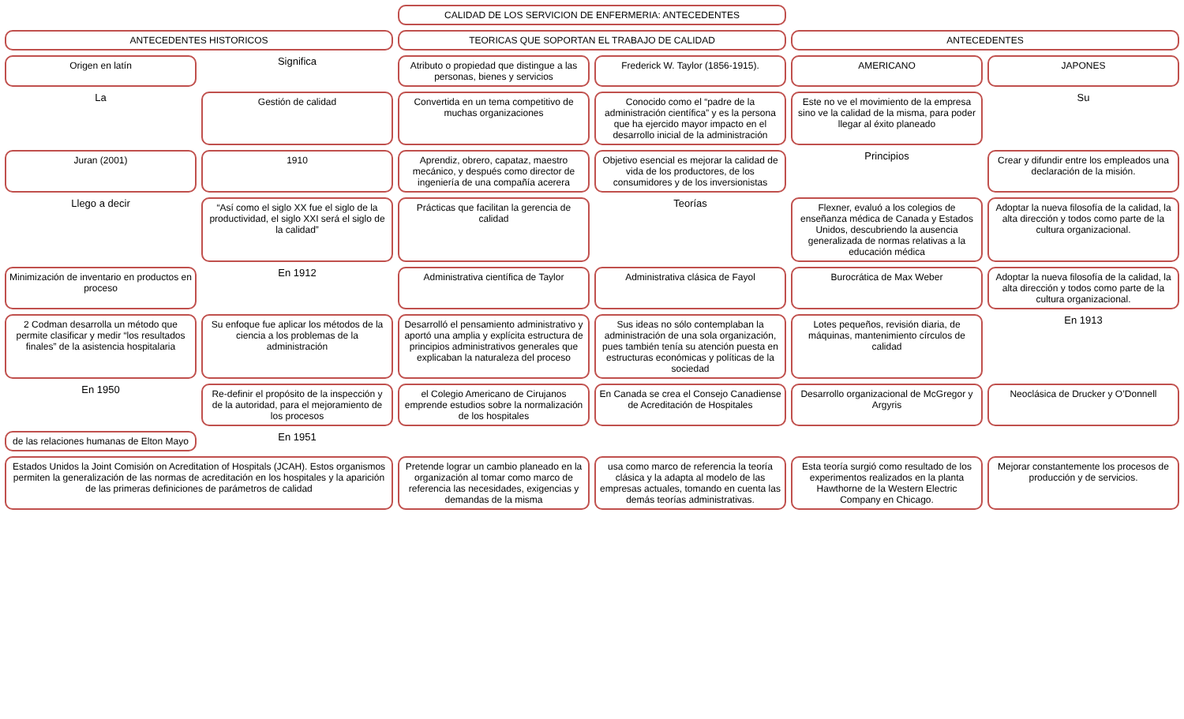CALIDAD DE LOS SERVICION DE ENFERMERIA: ANTECEDENTES
ANTECEDENTES HISTORICOS
TEORICAS QUE SOPORTAN EL TRABAJO DE CALIDAD
ANTECEDENTES
Origen en latín
Significa
Atributo o propiedad que distingue a las personas, bienes y servicios
Frederick W. Taylor (1856-1915).
AMERICANO
JAPONES
La
Gestión de calidad
Convertida en un tema competitivo de muchas organizaciones
Conocido como el “padre de la administración científica” y es la persona que ha ejercido mayor impacto en el desarrollo inicial de la administración
Este no ve el movimiento de la empresa sino ve la calidad de la misma, para poder llegar al éxito planeado
Su
Juran (2001)
1910
Aprendiz, obrero, capataz, maestro mecánico, y después como director de ingeniería de una compañía acerera
Objetivo esencial es mejorar la calidad de vida de los productores, de los consumidores y de los inversionistas
Principios
Crear y difundir entre los empleados una declaración de la misión.
Llego a decir
“Así como el siglo XX fue el siglo de la productividad, el siglo XXI será el siglo de la calidad”
Prácticas que facilitan la gerencia de calidad
Teorías
Flexner, evaluó a los colegios de enseñanza médica de Canada y Estados Unidos, descubriendo la ausencia generalizada de normas relativas a la educación médica
Adoptar la nueva filosofía de la calidad, la alta dirección y todos como parte de la cultura organizacional.
Minimización de inventario en productos en proceso
En 1912
Administrativa científica de Taylor
Administrativa clásica de Fayol
Burocrática de Max Weber
Adoptar la nueva filosofía de la calidad, la alta dirección y todos como parte de la cultura organizacional.
2 Codman desarrolla un método que permite clasificar y medir “los resultados finales” de la asistencia hospitalaria
Su enfoque fue aplicar los métodos de la ciencia a los problemas de la administración
Desarrolló el pensamiento administrativo y aportó una amplia y explícita estructura de principios administrativos generales que explicaban la naturaleza del proceso
Sus ideas no sólo contemplaban la administración de una sola organización, pues también tenía su atención puesta en estructuras económicas y políticas de la sociedad
Lotes pequeños, revisión diaria, de máquinas, mantenimiento círculos de calidad
En 1913
En 1950
Re-definir el propósito de la inspección y de la autoridad, para el mejoramiento de los procesos
el Colegio Americano de Cirujanos emprende estudios sobre la normalización de los hospitales
En Canada se crea el Consejo Canadiense de Acreditación de Hospitales
Desarrollo organizacional de McGregor y Argyris
Neoclásica de Drucker y O’Donnell
de las relaciones humanas de Elton Mayo
En 1951
Estados Unidos la Joint Comisión on Acreditation of Hospitals (JCAH). Estos organismos permiten la generalización de las normas de acreditación en los hospitales y la aparición de las primeras definiciones de parámetros de calidad
Pretende lograr un cambio planeado en la organización al tomar como marco de referencia las necesidades, exigencias y demandas de la misma
usa como marco de referencia la teoría clásica y la adapta al modelo de las empresas actuales, tomando en cuenta las demás teorías administrativas.
Esta teoría surgió como resultado de los experimentos realizados en la planta Hawthorne de la Western Electric Company en Chicago.
Mejorar constantemente los procesos de producción y de servicios.